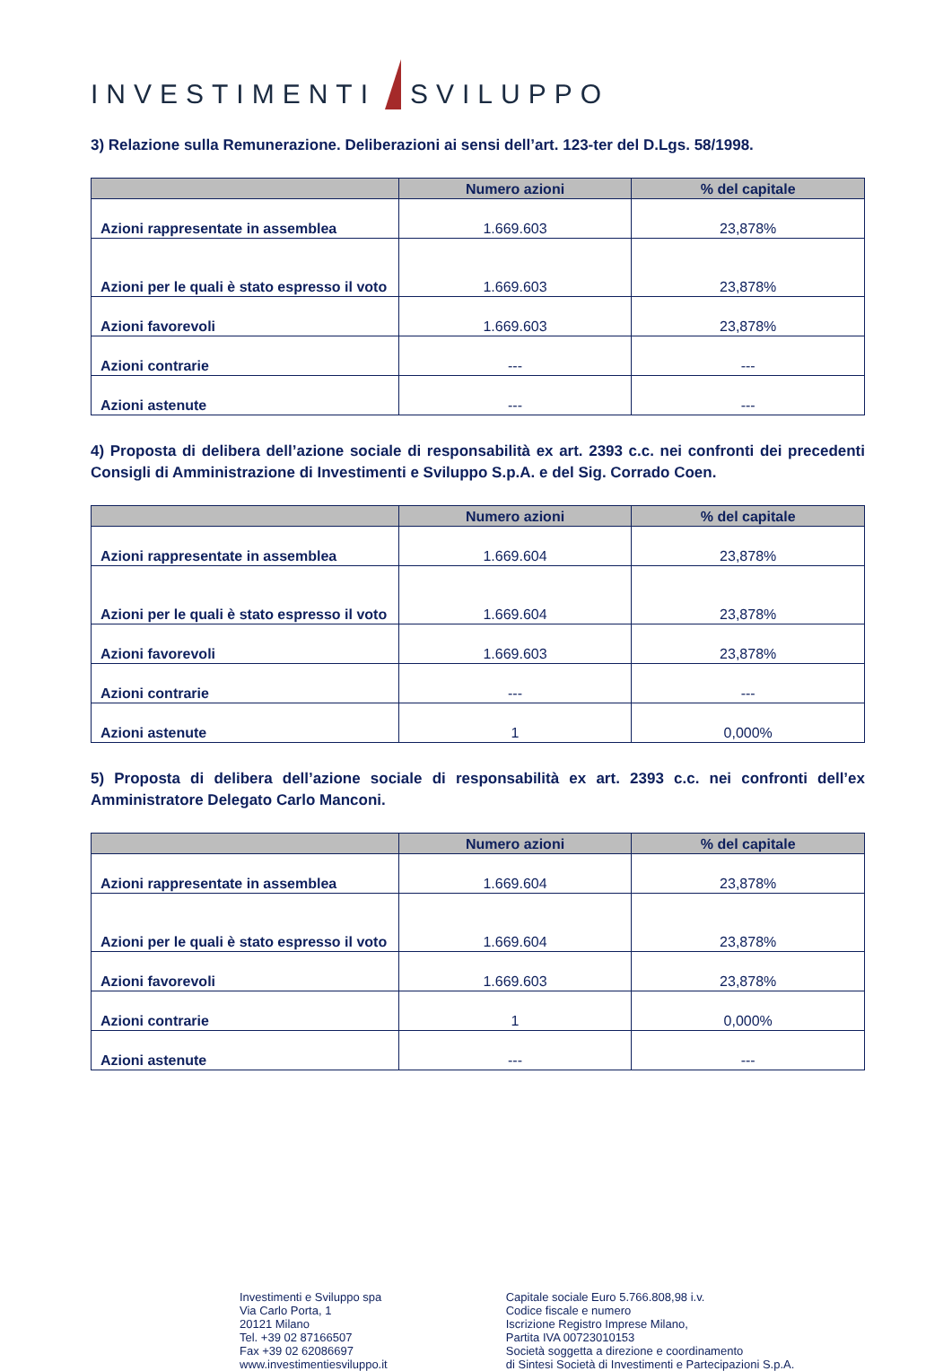INVESTIMENTI SVILUPPO
3) Relazione sulla Remunerazione. Deliberazioni ai sensi dell’art. 123-ter del D.Lgs. 58/1998.
| | Numero azioni | % del capitale |
| --- | --- | --- |
| Azioni rappresentate in assemblea | 1.669.603 | 23,878% |
| Azioni per le quali è stato espresso il voto | 1.669.603 | 23,878% |
| Azioni favorevoli | 1.669.603 | 23,878% |
| Azioni contrarie | --- | --- |
| Azioni astenute | --- | --- |
4) Proposta di delibera dell’azione sociale di responsabilità ex art. 2393 c.c. nei confronti dei precedenti Consigli di Amministrazione di Investimenti e Sviluppo S.p.A. e del Sig. Corrado Coen.
| | Numero azioni | % del capitale |
| --- | --- | --- |
| Azioni rappresentate in assemblea | 1.669.604 | 23,878% |
| Azioni per le quali è stato espresso il voto | 1.669.604 | 23,878% |
| Azioni favorevoli | 1.669.603 | 23,878% |
| Azioni contrarie | --- | --- |
| Azioni astenute | 1 | 0,000% |
5) Proposta di delibera dell’azione sociale di responsabilità ex art. 2393 c.c. nei confronti dell’ex Amministratore Delegato Carlo Manconi.
| | Numero azioni | % del capitale |
| --- | --- | --- |
| Azioni rappresentate in assemblea | 1.669.604 | 23,878% |
| Azioni per le quali è stato espresso il voto | 1.669.604 | 23,878% |
| Azioni favorevoli | 1.669.603 | 23,878% |
| Azioni contrarie | 1 | 0,000% |
| Azioni astenute | --- | --- |
Investimenti e Sviluppo spa
Via Carlo Porta, 1
20121 Milano
Tel. +39 02 87166507
Fax +39 02 62086697
www.investimentiesviluppo.it
Capitale sociale Euro 5.766.808,98 i.v.
Codice fiscale e numero
Iscrizione Registro Imprese Milano,
Partita IVA 00723010153
Società soggetta a direzione e coordinamento
di Sintesi Società di Investimenti e Partecipazioni S.p.A.